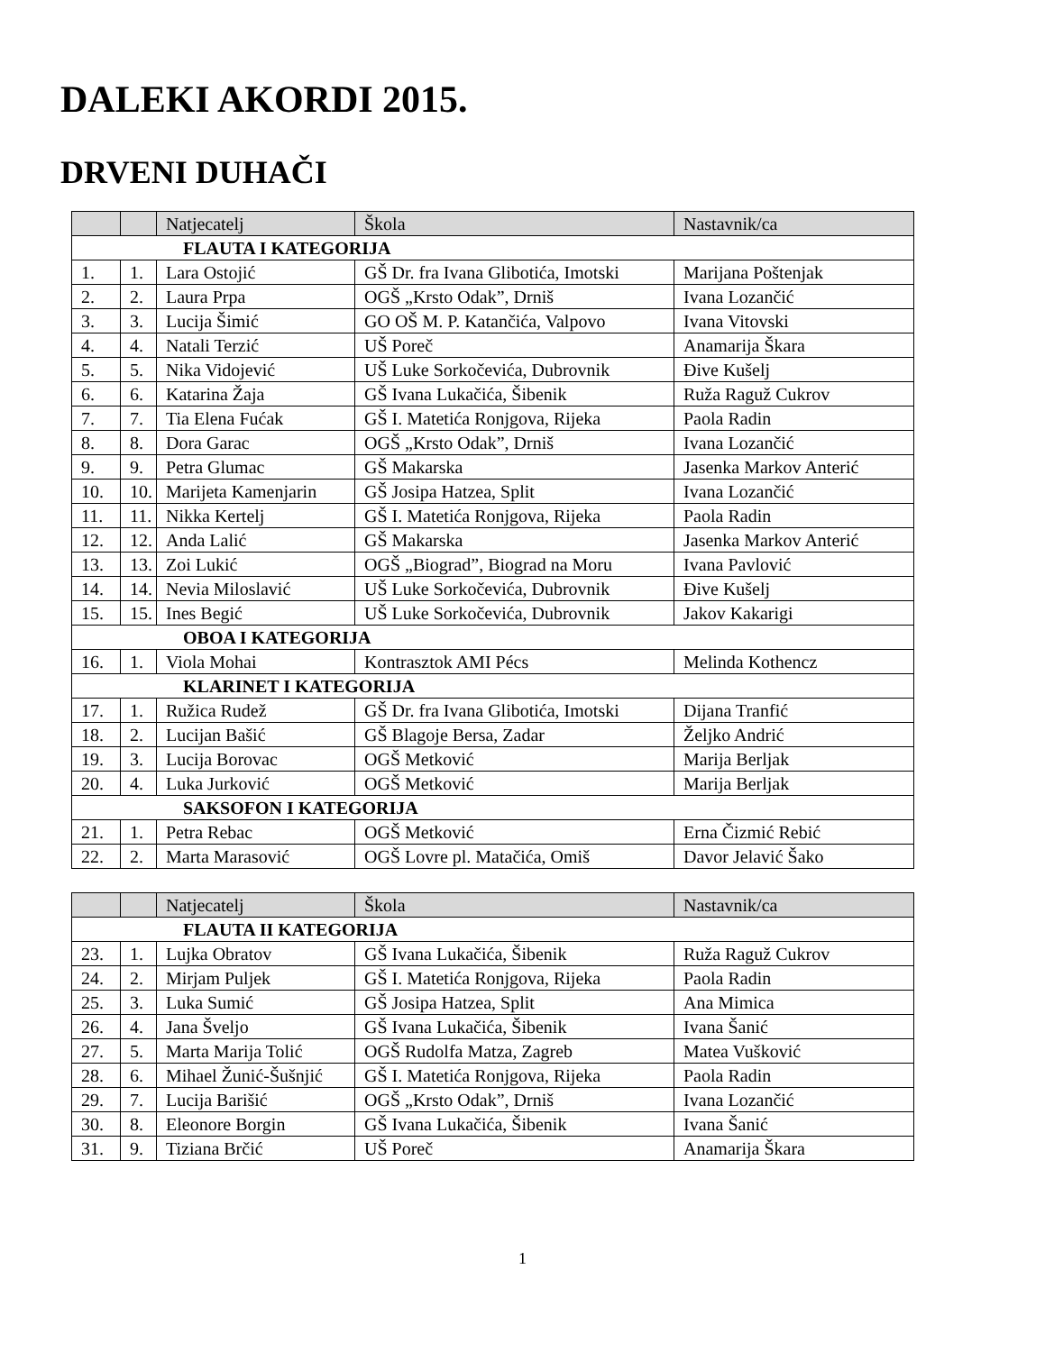DALEKI AKORDI 2015.
DRVENI DUHAČI
| | | Natjecatelj | Škola | Nastavnik/ca |
| --- | --- | --- | --- | --- |
| FLAUTA I KATEGORIJA | | | | |
| 1. | 1. | Lara Ostojić | GŠ Dr. fra Ivana Glibotića, Imotski | Marijana Poštenjak |
| 2. | 2. | Laura Prpa | OGŠ „Krsto Odak”, Drniš | Ivana Lozančić |
| 3. | 3. | Lucija Šimić | GO OŠ M. P. Katančića, Valpovo | Ivana Vitovski |
| 4. | 4. | Natali Terzić | UŠ Poreč | Anamarija Škara |
| 5. | 5. | Nika Vidojević | UŠ Luke Sorkočevića, Dubrovnik | Đive Kušelj |
| 6. | 6. | Katarina Žaja | GŠ Ivana Lukačića, Šibenik | Ruža Raguž Cukrov |
| 7. | 7. | Tia Elena Fućak | GŠ I. Matetića Ronjgova, Rijeka | Paola Radin |
| 8. | 8. | Dora Garac | OGŠ „Krsto Odak”, Drniš | Ivana Lozančić |
| 9. | 9. | Petra Glumac | GŠ Makarska | Jasenka Markov Anterić |
| 10. | 10. | Marijeta Kamenjarin | GŠ Josipa Hatzea, Split | Ivana Lozančić |
| 11. | 11. | Nikka Kertelj | GŠ I. Matetića Ronjgova, Rijeka | Paola Radin |
| 12. | 12. | Anda Lalić | GŠ Makarska | Jasenka Markov Anterić |
| 13. | 13. | Zoi Lukić | OGŠ „Biograd”, Biograd na Moru | Ivana Pavlović |
| 14. | 14. | Nevia Miloslavić | UŠ Luke Sorkočevića, Dubrovnik | Đive Kušelj |
| 15. | 15. | Ines Begić | UŠ Luke Sorkočevića, Dubrovnik | Jakov Kakarigi |
| OBOA I KATEGORIJA | | | | |
| 16. | 1. | Viola Mohai | Kontrasztok AMI Pécs | Melinda Kothencz |
| KLARINET I KATEGORIJA | | | | |
| 17. | 1. | Ružica Rudež | GŠ Dr. fra Ivana Glibotića, Imotski | Dijana Tranfić |
| 18. | 2. | Lucijan Bašić | GŠ Blagoje Bersa, Zadar | Željko Andrić |
| 19. | 3. | Lucija Borovac | OGŠ Metković | Marija Berljak |
| 20. | 4. | Luka Jurković | OGŠ Metković | Marija Berljak |
| SAKSOFON I KATEGORIJA | | | | |
| 21. | 1. | Petra Rebac | OGŠ Metković | Erna Čizmić Rebić |
| 22. | 2. | Marta Marasović | OGŠ Lovre pl. Matačića, Omiš | Davor Jelavić Šako |
| | | Natjecatelj | Škola | Nastavnik/ca |
| --- | --- | --- | --- | --- |
| FLAUTA II KATEGORIJA | | | | |
| 23. | 1. | Lujka Obratov | GŠ Ivana Lukačića, Šibenik | Ruža Raguž Cukrov |
| 24. | 2. | Mirjam Puljek | GŠ I. Matetića Ronjgova, Rijeka | Paola Radin |
| 25. | 3. | Luka Sumić | GŠ Josipa Hatzea, Split | Ana Mimica |
| 26. | 4. | Jana Šveljo | GŠ Ivana Lukačića, Šibenik | Ivana Šanić |
| 27. | 5. | Marta Marija Tolić | OGŠ Rudolfa Matza, Zagreb | Matea Vušković |
| 28. | 6. | Mihael Žunić-Šušnjić | GŠ I. Matetića Ronjgova, Rijeka | Paola Radin |
| 29. | 7. | Lucija Barišić | OGŠ „Krsto Odak”, Drniš | Ivana Lozančić |
| 30. | 8. | Eleonore Borgin | GŠ Ivana Lukačića, Šibenik | Ivana Šanić |
| 31. | 9. | Tiziana Brčić | UŠ Poreč | Anamarija Škara |
1